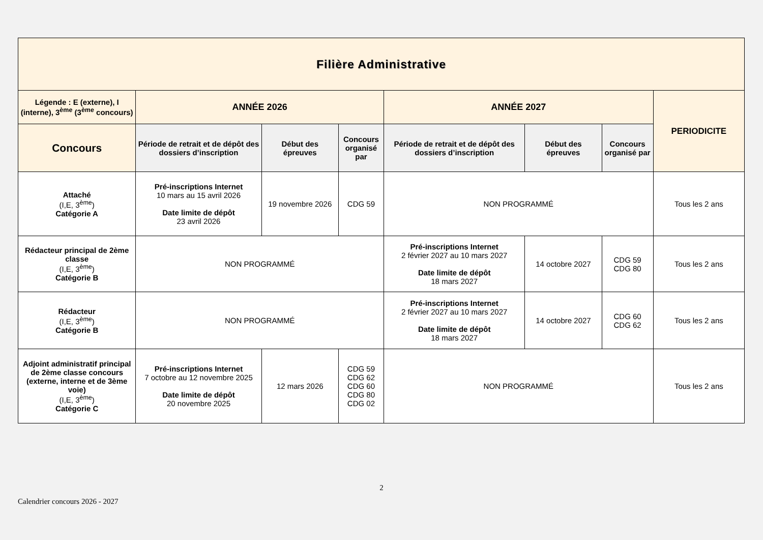| Filière Administrative | | | | | | | |
| --- | --- | --- | --- | --- | --- | --- | --- |
| Légende : E (externe), I (interne), 3<sup>ème</sup> (3<sup>ème</sup> concours) | ANNÉE 2026 | | | ANNÉE 2027 | | | PERIODICITE |
| Concours | Période de retrait et de dépôt des dossiers d’inscription | Début des épreuves | Concours organisé par | Période de retrait et de dépôt des dossiers d’inscription | Début des épreuves | Concours organisé par | |
| Attaché (I,E, 3<sup>ème</sup>) Catégorie A | Pré-inscriptions Internet 10 mars au 15 avril 2026 Date limite de dépôt 23 avril 2026 | 19 novembre 2026 | CDG 59 | NON PROGRAMMÉ | | | Tous les 2 ans |
| Rédacteur principal de 2ème classe (I,E, 3<sup>ème</sup>) Catégorie B | NON PROGRAMMÉ | | | Pré-inscriptions Internet 2 février 2027 au 10 mars 2027 Date limite de dépôt 18 mars 2027 | 14 octobre 2027 | CDG 59 CDG 80 | Tous les 2 ans |
| Rédacteur (I,E, 3<sup>ème</sup>) Catégorie B | NON PROGRAMMÉ | | | Pré-inscriptions Internet 2 février 2027 au 10 mars 2027 Date limite de dépôt 18 mars 2027 | 14 octobre 2027 | CDG 60 CDG 62 | Tous les 2 ans |
| Adjoint administratif principal de 2ème classe concours (externe, interne et de 3ème voie) (I,E, 3<sup>ème</sup>) Catégorie C | Pré-inscriptions Internet 7 octobre au 12 novembre 2025 Date limite de dépôt 20 novembre 2025 | 12 mars 2026 | CDG 59 CDG 62 CDG 60 CDG 80 CDG 02 | NON PROGRAMMÉ | | | Tous les 2 ans |
2
Calendrier concours 2026 - 2027